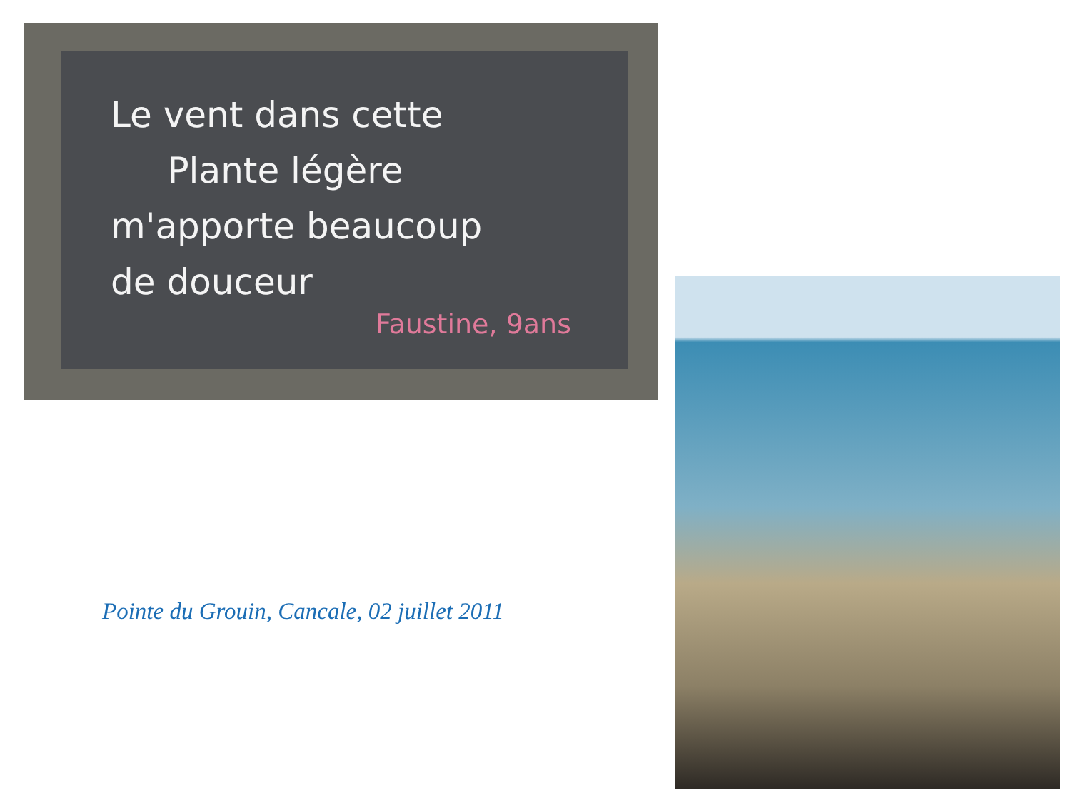Le vent dans cette
Plante légère
m'apporte beaucoup
de douceur
Faustine, 9ans
Pointe du Grouin, Cancale, 02 juillet 2011